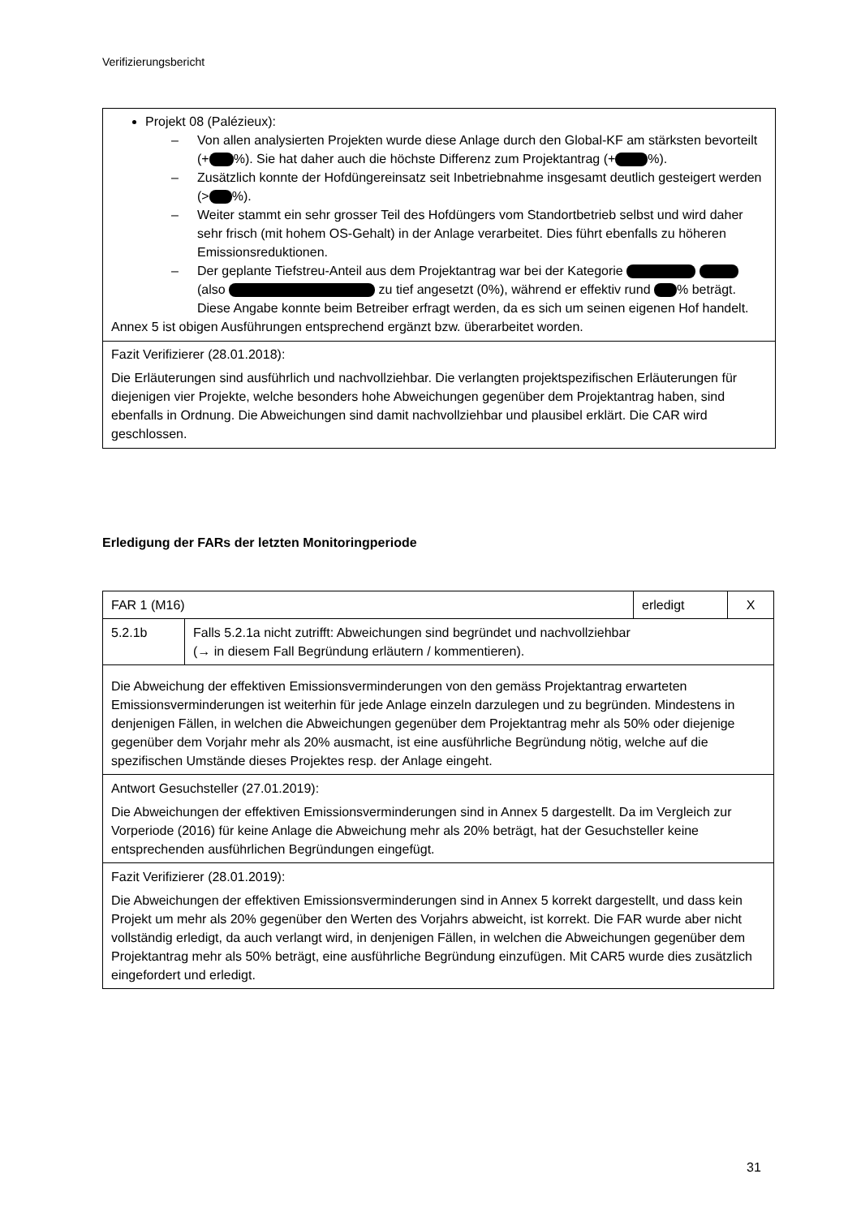Verifizierungsbericht
Projekt 08 (Palézieux):
– Von allen analysierten Projekten wurde diese Anlage durch den Global-KF am stärksten bevorteilt (+ %). Sie hat daher auch die höchste Differenz zum Projektantrag (+ %).
– Zusätzlich konnte der Hofdüngereinsatz seit Inbetriebnahme insgesamt deutlich gesteigert werden (> %).
– Weiter stammt ein sehr grosser Teil des Hofdüngers vom Standortbetrieb selbst und wird daher sehr frisch (mit hohem OS-Gehalt) in der Anlage verarbeitet. Dies führt ebenfalls zu höheren Emissionsreduktionen.
– Der geplante Tiefstreu-Anteil aus dem Projektantrag war bei der Kategorie (also zu tief angesetzt (0%), während er effektiv rund % beträgt. Diese Angabe konnte beim Betreiber erfragt werden, da es sich um seinen eigenen Hof handelt.
Annex 5 ist obigen Ausführungen entsprechend ergänzt bzw. überarbeitet worden.
Fazit Verifizierer (28.01.2018):
Die Erläuterungen sind ausführlich und nachvollziehbar. Die verlangten projektspezifischen Erläuterungen für diejenigen vier Projekte, welche besonders hohe Abweichungen gegenüber dem Projektantrag haben, sind ebenfalls in Ordnung. Die Abweichungen sind damit nachvollziehbar und plausibel erklärt. Die CAR wird geschlossen.
Erledigung der FARs der letzten Monitoringperiode
| FAR 1 (M16) | | erledigt | X |
| 5.2.1b | Falls 5.2.1a nicht zutrifft: Abweichungen sind begründet und nachvollziehbar (→ in diesem Fall Begründung erläutern / kommentieren). | | |
| Die Abweichung der effektiven Emissionsverminderungen von den gemäss Projektantrag erwarteten Emissionsverminderungen ist weiterhin für jede Anlage einzeln darzulegen und zu begründen. Mindestens in denjenigen Fällen, in welchen die Abweichungen gegenüber dem Projektantrag mehr als 50% oder diejenige gegenüber dem Vorjahr mehr als 20% ausmacht, ist eine ausführliche Begründung nötig, welche auf die spezifischen Umstände dieses Projektes resp. der Anlage eingeht. | | | |
| Antwort Gesuchsteller (27.01.2019): Die Abweichungen der effektiven Emissionsverminderungen sind in Annex 5 dargestellt. Da im Vergleich zur Vorperiode (2016) für keine Anlage die Abweichung mehr als 20% beträgt, hat der Gesuchsteller keine entsprechenden ausführlichen Begründungen eingefügt. | | | |
| Fazit Verifizierer (28.01.2019): Die Abweichungen der effektiven Emissionsverminderungen sind in Annex 5 korrekt dargestellt, und dass kein Projekt um mehr als 20% gegenüber den Werten des Vorjahrs abweicht, ist korrekt. Die FAR wurde aber nicht vollständig erledigt, da auch verlangt wird, in denjenigen Fällen, in welchen die Abweichungen gegenüber dem Projektantrag mehr als 50% beträgt, eine ausführliche Begründung einzufügen. Mit CAR5 wurde dies zusätzlich eingefordert und erledigt. | | | |
31